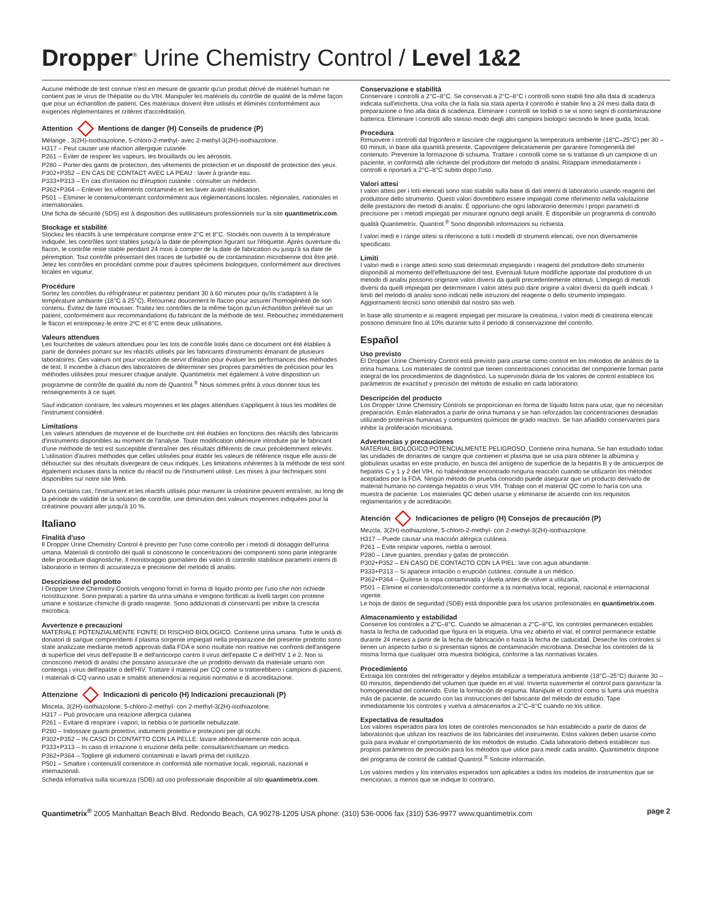Dropper<sup>®</sup> Urine Chemistry Control / Level 1&2
Aucune méthode de test connue n'est en mesure de garantir qu'un produit dérivé de matériel humain ne contient pas le virus de l'hépatite ou du VIH. Manipuler les matériels du contrôle de qualité de la même façon que pour un échantillon de patient. Ces matériaux doivent être utilisés et éliminés conformément aux exigences réglementaires et critères d'accréditation.
Attention ! Mentions de danger (H) Conseils de prudence (P)
Mélange , 3(2H)-isothiazolone, 5-chloro-2-methyl- avec 2-methyl-3(2H)-isothiazolone.
H317 – Peut causer une réaction allergique cutanée.
P261 – Éviter de respirer les vapeurs, les brouillards ou les aérosols.
P280 – Porter des gants de protection, des vêtements de protection et un dispositif de protection des yeux.
P302+P352 – EN CAS DE CONTACT AVEC LA PEAU : laver à grande eau.
P333+P313 – En cas d'irritation ou d'éruption cutanée : consulter un médecin.
P362+P364 – Enlever les vêtements contaminés et les laver avant réutilisation.
P501 – Éliminer le contenu/contenant conformément aux réglementations locales, régionales, nationales et internationales.
Une ficha de sécurité (SDS) est à disposition des vutilisateurs professionnels sur la site quantimetrix.com.
Stockage et stabilité
Stockez les réactifs à une température comprise entre 2°C et 8°C. Stockés non ouverts à la température indiquée, les contrôles sont stables jusqu'à la date de péremption figurant sur l'étiquette. Après ouverture du flacon, le contrôle reste stable pendant 24 mois à compter de la date de fabrication ou jusqu'à sa date de péremption. Tout contrôle présentant des traces de turbidité ou de contamination microbienne doit être jeté. Jetez les contrôles en procédant comme pour d'autres spécimens biologiques, conformément aux directives locales en vigueur.
Procédure
Sortez les contrôles du réfrigérateur et patientez pendant 30 à 60 minutes pour qu'ils s'adaptent à la température ambiante (18°C à 25°C). Retournez doucement le flacon pour assurer l'homogénéité de son contenu. Évitez de faire mousser. Traitez les contrôles de la même façon qu'un échantillon prélevé sur un patient, conformément aux recommandations du fabricant de la méthode de test. Rebouchez immédiatement le flacon et entreposez-le entre 2ºC et 8°C entre deux utilisations.
Valeurs attendues
Les fourchettes de valeurs attendues pour les lots de contrôle listés dans ce document ont été établies à partir de données portant sur les réactifs utilisés par les fabricants d'instruments émanant de plusieurs laboratoires. Ces valeurs ont pour vocation de servir d'étalon pour évaluer les performances des méthodes de test. Il incombe à chacun des laboratoires de déterminer ses propres paramètres de précision pour les méthodes utilisées pour mesurer chaque analyte. Quantimetrix met également à votre disposition un programme de contrôle de qualité du nom de Quantrol.<sup>®</sup> Nous sommes prêts à vous donner tous les renseignements à ce sujet.
Sauf indication contraire, les valeurs moyennes et les plages attendues s'appliquent à tous les modèles de l'instrument considéré.
Limitations
Les valeurs attendues de moyenne et de fourchette ont été établies en fonctions des réactifs des fabricants d'instruments disponibles au moment de l'analyse. Toute modification ultérieure introduite par le fabricant d'une méthode de test est susceptible d'entraîner des résultats différents de ceux précédemment relevés. L'utilisation d'autres méthodes que celles utilisées pour établir les valeurs de référence risque elle aussi de déboucher sur des résultats divergeant de ceux indiqués. Les limitations inhérentes à la méthode de test sont également incluses dans la notice du réactif ou de l'instrument utilisé. Les mises à jour techniques sont disponibles sur notre site Web.
Dans certains cas, l'instrument et les réactifs utilisés pour mesurer la créatinine peuvent entraîner, au long de la période de validité de la solution de contrôle, une diminution des valeurs moyennes indiquées pour la créatinine pouvant aller jusqu'à 10 %.
Italiano
Finalità d'uso
Il Dropper Urine Chemistry Control è previsto per l'uso come controllo per i metodi di dosaggio dell'urina umana. Materiali di controllo dei quali si conoscono le concentrazioni dei componenti sono parte integrante delle procedure diagnostiche. Il monitoraggio giornaliero dei valori di controllo stabilisce parametri interni di laboratorio in termini di accuratezza e precisione del metodo di analisi.
Descrizione del prodotto
I Dropper Urine Chemistry Controls vengono forniti in forma di liquido pronto per l'uso che non richiede ricostituzione. Sono preparati a partire da urina umana e vengono fortificati ai livelli target con proteine umane e sostanze chimiche di grado reagente. Sono addizionati di conservanti per inibire la crescita microbica.
Avvertenze e precauzioni
MATERIALE POTENZIALMENTE FONTE DI RISCHIO BIOLOGICO. Contiene urina umana. Tutte le unità di donatori di sangue comprendenti il plasma sorgente impiegati nella preparazione del presente prodotto sono state analizzate mediante metodi approvati dalla FDA e sono risultate non reattive nei confronti dell'antigene di superficie del virus dell'epatite B e dell'anticorpo contro il virus dell'epatite C e dell'HIV 1 e 2. Non si conoscono metodi di analisi che possano assicurare che un prodotto derivato da materiale umano non contenga i virus dell'epatite o dell'HIV. Trattare il material per CQ come si tratterebbero i campioni di pazienti, I materiali di CQ vanno usati e smaltiti attenendosi ai requisiti normativi e di accreditazione.
Attenzione ! Indicazioni di pericolo (H) Indicazioni precauzionali (P)
Miscela, 3(2H)-isothiazolone, 5-chloro-2-methyl- con 2-methyl-3(2H)-isothiazolone.
H317 – Può provocare una reazione allergica cutanea
P261 – Evitare di respirare i vapori, la nebbia o le particelle nebulizzate.
P280 – Indossare guanti protettivi, indumenti protettivi e protezioni per gli occhi.
P302+P352 – IN CASO DI CONTATTO CON LA PELLE: lavare abbondantemente con acqua.
P333+P313 – In caso di irritazione o eruzione della pelle: consultare/chiamare un medico.
P362+P364 – Togliere gli indumenti contaminati e lavarli prima del riutilizzo.
P501 – Smaltire i contenuti/il contenitore in conformità alle normative locali, regionali, nazionali e internazionali.
Scheda infomativa sulla sicurezza (SDB) ad uso professionale disponibile al sito quantimetrix.com.
Conservazione e stabilità
Conservare i controlli a 2°C–8°C. Se conservati a 2°C–8°C i controlli sono stabili fino alla data di scadenza indicata sull'etichetta. Una volta che la fiala sia stata aperta il controllo è stabile fino a 24 mesi dalla data di preparazione o fino alla data di scadenza. Eliminare i controlli se torbidi o se vi sono segni di contaminazione batterica. Eliminare i controlli allo stesso modo degli altri campioni biologici secondo le linee guida, locali.
Procedura
Rimuovere i controlli dal frigorifero e lasciare che raggiungano la temperatura ambiente (18°C–25°C) per 30 – 60 minuti, in base alla quantità presente. Capovolgere delicatamente per garantire l'omogeneità del contenuto. Prevenire la formazione di schiuma. Trattare i controlli come se si trattasse di un campione di un paziente, in conformità alle richieste del produttore del metodo di analisi. Ritappare immediatamente i controlli e riportarli a 2°C–8°C subito dopo l'uso.
Valori attesi
I valori attesi per i lotti elencati sono stati stabiliti sulla base di dati interni di laboratorio usando reagenti del produttore dello strumento. Questi valori dovrebbero essere impiegati come riferimento nella valutazione delle prestazioni dei metodi di analisi. È opportuno che ogni laboratorio determini i propri parametri di precisione per i metodi impiegati per misurare ognuno degli analiti. È disponibile un programma di controllo qualità Quantimetrix, Quantrol.<sup>®</sup> Sono disponibili informazioni su richiesta.
I valori medi e i range attesi si riferiscono a tutti i modelli di strumenti elencati, ove non diversamente specificato.
Limiti
I valori medi e i range attesi sono stati determinati impiegando i reagenti del produttore dello strumento disponibili al momento dell'effettuazione del test. Eventuali future modifiche apportate dal produttore di un metodo di analisi possono originare valori diversi da quelli precedentemente ottenuti. L'impiego di metodi diversi da quelli impiegati per determinare i valori attesi può dare origine a valori diversi da quelli indicati. I limiti del metodo di analisi sono indicati nelle istruzioni del reagente o dello strumento impiegato. Aggiornamenti tecnici sono ottenibili dal nostro sito web.
In base allo strumento e ai reagenti impiegati per misurare la creatinina, i valori medi di creatinina elencati possono diminuire fino al 10% durante tutto il periodo di conservazione del controllo.
Español
Uso previsto
El Dropper Urine Chemistry Control está previsto para usarse como control en los métodos de análisis de la orina humana. Los materiales de control que tienen concentraciones conocidas del componente forman parte integral de los procedimientos de diagnóstico. La supervisión diaria de los valores de control establece los parámetros de exactitud y precisión del método de estudio en cada laboratorio.
Descripción del producto
Los Dropper Urine Chemistry Controls se proporcionan en forma de líquido listos para usar, que no necesitan preparación. Están elaborados a partir de orina humana y se han reforzados las concentraciones deseadas utilizando proteínas humanas y compuestos químicos de grado reactivo. Se han añadido conservantes para inhibir la proliferación microbiana.
Advertencias y precauciones
MATERIAL BIOLÓGICO POTENCIALMENTE PELIGROSO. Contiene orina humana. Se han estudiado todas las unidades de donantes de sangre que contienen el plasma que se usa para obtener la albúmina y globulinas usadas en este producto, en busca del antígeno de superficie de la hepatitis B y de anticuerpos de hepatitis C y 1 y 2 del VIH, no habiéndose encontrado ninguna reacción cuando se utilizaron los métodos aceptados por la FDA. Ningún método de prueba conocido puede asegurar que un producto derivado de material humano no contenga hepatitis o virus VIH. Trabaje con el material QC como lo haría con una muestra de paciente. Los materiales QC deben usarse y eliminarse de acuerdo con los requisitos reglamentarios y de acreditación.
Atención ! Indicaciones de peligro (H) Consejos de precaución (P)
Mezcla, 3(2H)-isothiazolone, 5-chloro-2-methyl- con 2-methyl-3(2H)-isothiazolone.
H317 – Puede causar una reacción alérgica cutánea.
P261 – Evite respirar vapores, niebla o aerosol.
P280 – Lleve guantes, prendas y gafas de protección.
P302+P352 – EN CASO DE CONTACTO CON LA PIEL: lave con agua abundante.
P333+P313 – Si aparece irritación o erupción cutánea: consulte a un médico.
P362+P364 – Quítese la ropa contaminada y lávela antes de volver a utilizarla.
P501 – Elimine el contenido/contenedor conforme a la normativa local, regional, nacional e internacional vigente.
Le hoja de datos de seguridad (SDB) está disponible para los usarios profesionales en quantimetrix.com.
Almacenamiento y estabilidad
Conserve los controles a 2°C–8°C. Cuando se almacenan a 2°C–8°C, los controles permanecen estables hasta la fecha de caducidad que figura en la etiqueta. Una vez abierto el vial, el control permanece estable durante 24 meses a partir de la fecha de fabricación o hasta la fecha de caducidad. Deseche los controles si tienen un aspecto turbio o si presentan signos de contaminación microbiana. Desechar los controles de la misma forma que cualquier otra muestra biológica, conforme a las normativas locales.
Procedimiento
Extraiga los controles del refrigerador y déjelos estabilizar a temperatura ambiente (18°C–25°C) durante 30 – 60 minutos, dependiendo del volumen que quede en el vial. Invierta suavemente el control para garantizar la homogeneidad del contenido. Evite la formación de espuma. Manipule el control como si fuera una muestra más de paciente, de acuerdo con las instrucciones del fabricante del método de estudio. Tape inmediatamente los controles y vuelva a almacenarlos a 2°C–8°C cuando no los utilice.
Expectativa de resultados
Los valores esperados para los lotes de controles mencionados se han establecido a partir de datos de laboratorios que utilizan los reactivos de los fabricantes del instrumento. Estos valores deben usarse como guía para evaluar el comportamiento de los métodos de estudio. Cada laboratorio deberá establecer sus propios parámetros de precisión para los métodos que utilice para medir cada analito. Quantimetrix dispone del programa de control de calidad Quantrol.<sup>®</sup> Solicite información.
Los valores medios y los intervalos esperados son aplicables a todos los modelos de instrumentos que se mencionan, a menos que se indique lo contrario.
Quantimetrix<sup>®</sup> 2005 Manhattan Beach Blvd. Redondo Beach, CA 90278-1205 USA phone: (310) 536-0006 fax (310) 536-9977 www.quantimetrix.com
page 2